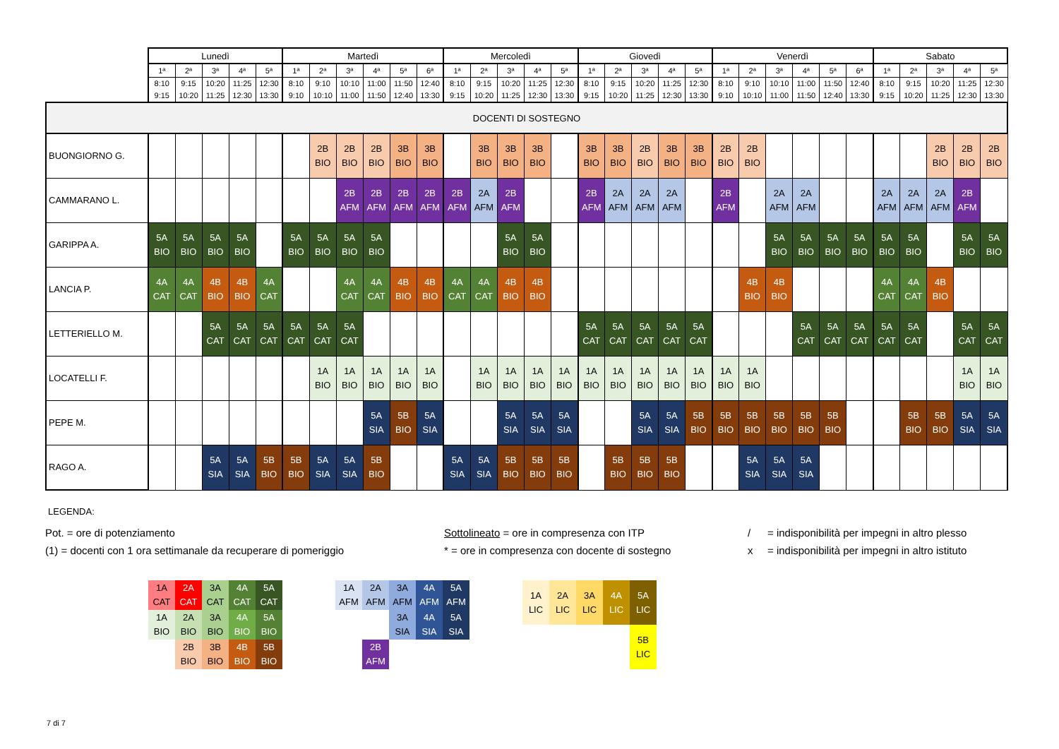| | Lunedì | | | | | Martedì | | | | | | Mercoledì | | | | | Giovedì | | | | | Venerdì | | | | | | Sabato | | | | |
| | 1ª | 2ª | 3ª | 4ª | 5ª | 1ª | 2ª | 3ª | 4ª | 5ª | 6ª | 1ª | 2ª | 3ª | 4ª | 5ª | 1ª | 2ª | 3ª | 4ª | 5ª | 1ª | 2ª | 3ª | 4ª | 5ª | 6ª | 1ª | 2ª | 3ª | 4ª | 5ª |
| | 8:10 9:15 | 9:15 10:20 | 10:20 11:25 | 11:25 12:30 | 12:30 13:30 | 8:10 9:10 | 9:10 10:10 | 10:10 11:00 | 11:00 11:50 | 11:50 12:40 | 12:40 13:30 | 8:10 9:15 | 9:15 10:20 | 10:20 11:25 | 11:25 12:30 | 12:30 13:30 | 8:10 9:15 | 9:15 10:20 | 10:20 11:25 | 11:25 12:30 | 12:30 13:30 | 8:10 9:10 | 9:10 10:10 | 10:10 11:00 | 11:00 11:50 | 11:50 12:40 | 12:40 13:30 | 8:10 9:15 | 9:15 10:20 | 10:20 11:25 | 11:25 12:30 | 12:30 13:30 |
| DOCENTI DI SOSTEGNO | | | | | | | | | | | | | | | | | | | | | | | | | | | | | | | | |
| BUONGIORNO G. | | | | | | | 2B BIO | 2B BIO | 2B BIO | 3B BIO | 3B BIO | | 3B BIO | 3B BIO | 3B BIO | | 3B BIO | 3B BIO | 2B BIO | 3B BIO | 3B BIO | 2B BIO | 2B BIO | | | | | | | 2B BIO | 2B BIO | 2B BIO |
| CAMMARANO L. | | | | | | | | 2B AFM | 2B AFM | 2B AFM | 2B AFM | 2B AFM | 2A AFM | 2B AFM | | | 2B AFM | 2A AFM | 2A AFM | 2A AFM | | 2B AFM | | 2A AFM | 2A AFM | | | 2A AFM | 2A AFM | 2A AFM | 2B AFM | |
| GARIPPA A. | 5A BIO | 5A BIO | 5A BIO | 5A BIO | | 5A BIO | 5A BIO | 5A BIO | 5A BIO | | | | | 5A BIO | 5A BIO | | | | | | | | | 5A BIO | 5A BIO | 5A BIO | 5A BIO | 5A BIO | 5A BIO | | 5A BIO | 5A BIO |
| LANCIA P. | 4A CAT | 4A CAT | 4B BIO | 4B BIO | 4A CAT | | | 4A CAT | 4A CAT | 4B BIO | 4B BIO | 4A CAT | 4A CAT | 4B BIO | 4B BIO | | | | | | | | 4B BIO | 4B BIO | | | | 4A CAT | 4A CAT | 4B BIO | | |
| LETTERIELLO M. | | | 5A CAT | 5A CAT | 5A CAT | 5A CAT | 5A CAT | 5A CAT | | | | | | | | | 5A CAT | 5A CAT | 5A CAT | 5A CAT | 5A CAT | | | | 5A CAT | 5A CAT | 5A CAT | 5A CAT | 5A CAT | | 5A CAT | 5A CAT |
| LOCATELLI F. | | | | | | | 1A BIO | 1A BIO | 1A BIO | 1A BIO | 1A BIO | | 1A BIO | 1A BIO | 1A BIO | 1A BIO | 1A BIO | 1A BIO | 1A BIO | 1A BIO | 1A BIO | 1A BIO | 1A BIO | | | | | | | | 1A BIO | 1A BIO |
| PEPE M. | | | | | | | | | 5A SIA | 5B BIO | 5A SIA | | | 5A SIA | 5A SIA | 5A SIA | | | 5A SIA | 5A SIA | 5B BIO | 5B BIO | 5B BIO | 5B BIO | 5B BIO | 5B BIO | | | 5B BIO | 5B BIO | 5A SIA | 5A SIA |
| RAGO A. | | | 5A SIA | 5A SIA | 5B BIO | 5B BIO | 5A SIA | 5A SIA | 5B BIO | | | 5A SIA | 5A SIA | 5B BIO | 5B BIO | 5B BIO | | 5B BIO | 5B BIO | 5B BIO | | | 5A SIA | 5A SIA | 5A SIA | | | | | | | |
LEGENDA:
Pot. = ore di potenziamento
(1) = docenti con 1 ora settimanale da recuperare di pomeriggio
Sottolineato = ore in compresenza con ITP
* = ore in compresenza con docente di sostegno
/
x
= indisponibilità per impegni in altro plesso
= indisponibilità per impegni in altro istituto
| 1A CAT | 2A CAT | 3A CAT | 4A CAT | 5A CAT |
| 1A BIO | 2A BIO | 3A BIO | 4A BIO | 5A BIO |
| | 2B BIO | 3B BIO | 4B BIO | 5B BIO |
| 1A AFM | 2A AFM | 3A AFM | 4A AFM | 5A AFM |
| | | 3A SIA | 4A SIA | 5A SIA |
| | 2B AFM | | | |
| 1A LIC | 2A LIC | 3A LIC | 4A LIC | 5A LIC |
| | | | | 5B LIC |
7 di 7